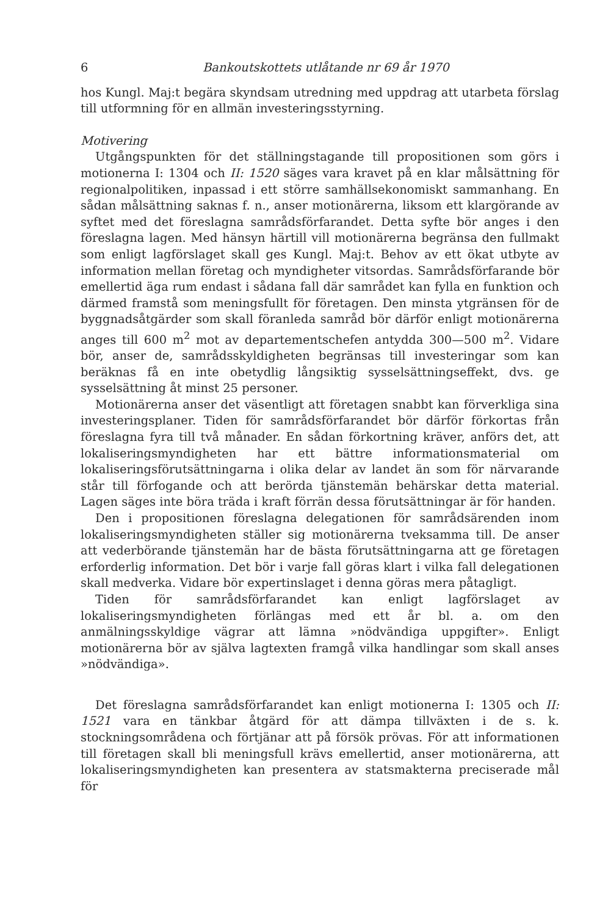6 Bankoutskottets utlåtande nr 69 år 1970
hos Kungl. Maj:t begära skyndsam utredning med uppdrag att utarbeta förslag till utformning för en allmän investeringsstyrning.
Motivering
Utgångspunkten för det ställningstagande till propositionen som görs i motionerna I: 1304 och II: 1520 säges vara kravet på en klar målsättning för regionalpolitiken, inpassad i ett större samhällsekonomiskt sammanhang. En sådan målsättning saknas f. n., anser motionärerna, liksom ett klargörande av syftet med det föreslagna samrådsförfarandet. Detta syfte bör anges i den föreslagna lagen. Med hänsyn härtill vill motionärerna begränsa den fullmakt som enligt lagförslaget skall ges Kungl. Maj:t. Behov av ett ökat utbyte av information mellan företag och myndigheter vitsordas. Samrådsförfarande bör emellertid äga rum endast i sådana fall där samrådet kan fylla en funktion och därmed framstå som meningsfullt för företagen. Den minsta ytgränsen för de byggnadsåtgärder som skall föranleda samråd bör därför enligt motionärerna anges till 600 m<sup>2</sup> mot av departementschefen antydda 300—500 m<sup>2</sup>. Vidare bör, anser de, samrådsskyldigheten begränsas till investeringar som kan beräknas få en inte obetydlig långsiktig sysselsättningseffekt, dvs. ge sysselsättning åt minst 25 personer.
Motionärerna anser det väsentligt att företagen snabbt kan förverkliga sina investeringsplaner. Tiden för samrådsförfarandet bör därför förkortas från föreslagna fyra till två månader. En sådan förkortning kräver, anförs det, att lokaliseringsmyndigheten har ett bättre informationsmaterial om lokaliseringsförutsättningarna i olika delar av landet än som för närvarande står till förfogande och att berörda tjänstemän behärskar detta material. Lagen säges inte böra träda i kraft förrän dessa förutsättningar är för handen.
Den i propositionen föreslagna delegationen för samrådsärenden inom lokaliseringsmyndigheten ställer sig motionärerna tveksamma till. De anser att vederbörande tjänstemän har de bästa förutsättningarna att ge företagen erforderlig information. Det bör i varje fall göras klart i vilka fall delegationen skall medverka. Vidare bör expertinslaget i denna göras mera påtagligt.
Tiden för samrådsförfarandet kan enligt lagförslaget av lokaliseringsmyndigheten förlängas med ett år bl. a. om den anmälningsskyldige vägrar att lämna »nödvändiga uppgifter». Enligt motionärerna bör av själva lagtexten framgå vilka handlingar som skall anses »nödvändiga».
Det föreslagna samrådsförfarandet kan enligt motionerna I: 1305 och II: 1521 vara en tänkbar åtgärd för att dämpa tillväxten i de s. k. stockningsområdena och förtjänar att på försök prövas. För att informationen till företagen skall bli meningsfull krävs emellertid, anser motionärerna, att lokaliseringsmyndigheten kan presentera av statsmakterna preciserade mål för